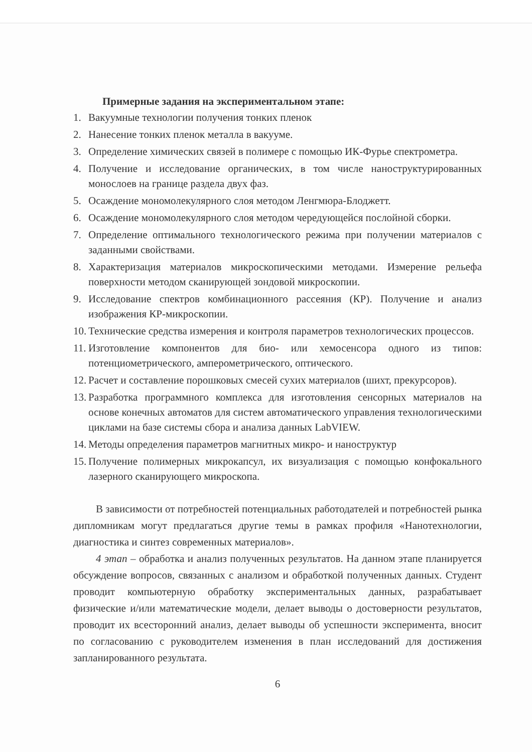Примерные задания на экспериментальном этапе:
1. Вакуумные технологии получения тонких пленок
2. Нанесение тонких пленок металла в вакууме.
3. Определение химических связей в полимере с помощью ИК-Фурье спектрометра.
4. Получение и исследование органических, в том числе наноструктурированных монослоев на границе раздела двух фаз.
5. Осаждение мономолекулярного слоя методом Ленгмюра-Блоджетт.
6. Осаждение мономолекулярного слоя методом чередующейся послойной сборки.
7. Определение оптимального технологического режима при получении материалов с заданными свойствами.
8. Характеризация материалов микроскопическими методами. Измерение рельефа поверхности методом сканирующей зондовой микроскопии.
9. Исследование спектров комбинационного рассеяния (КР). Получение и анализ изображения КР-микроскопии.
10. Технические средства измерения и контроля параметров технологических процессов.
11. Изготовление компонентов для био- или хемосенсора одного из типов: потенциометрического, амперометрического, оптического.
12. Расчет и составление порошковых смесей сухих материалов (шихт, прекурсоров).
13. Разработка программного комплекса для изготовления сенсорных материалов на основе конечных автоматов для систем автоматического управления технологическими циклами на базе системы сбора и анализа данных LabVIEW.
14. Методы определения параметров магнитных микро- и наноструктур
15. Получение полимерных микрокапсул, их визуализация с помощью конфокального лазерного сканирующего микроскопа.
В зависимости от потребностей потенциальных работодателей и потребностей рынка дипломникам могут предлагаться другие темы в рамках профиля «Нанотехнологии, диагностика и синтез современных материалов».
4 этап – обработка и анализ полученных результатов. На данном этапе планируется обсуждение вопросов, связанных с анализом и обработкой полученных данных. Студент проводит компьютерную обработку экспериментальных данных, разрабатывает физические и/или математические модели, делает выводы о достоверности результатов, проводит их всесторонний анализ, делает выводы об успешности эксперимента, вносит по согласованию с руководителем изменения в план исследований для достижения запланированного результата.
6